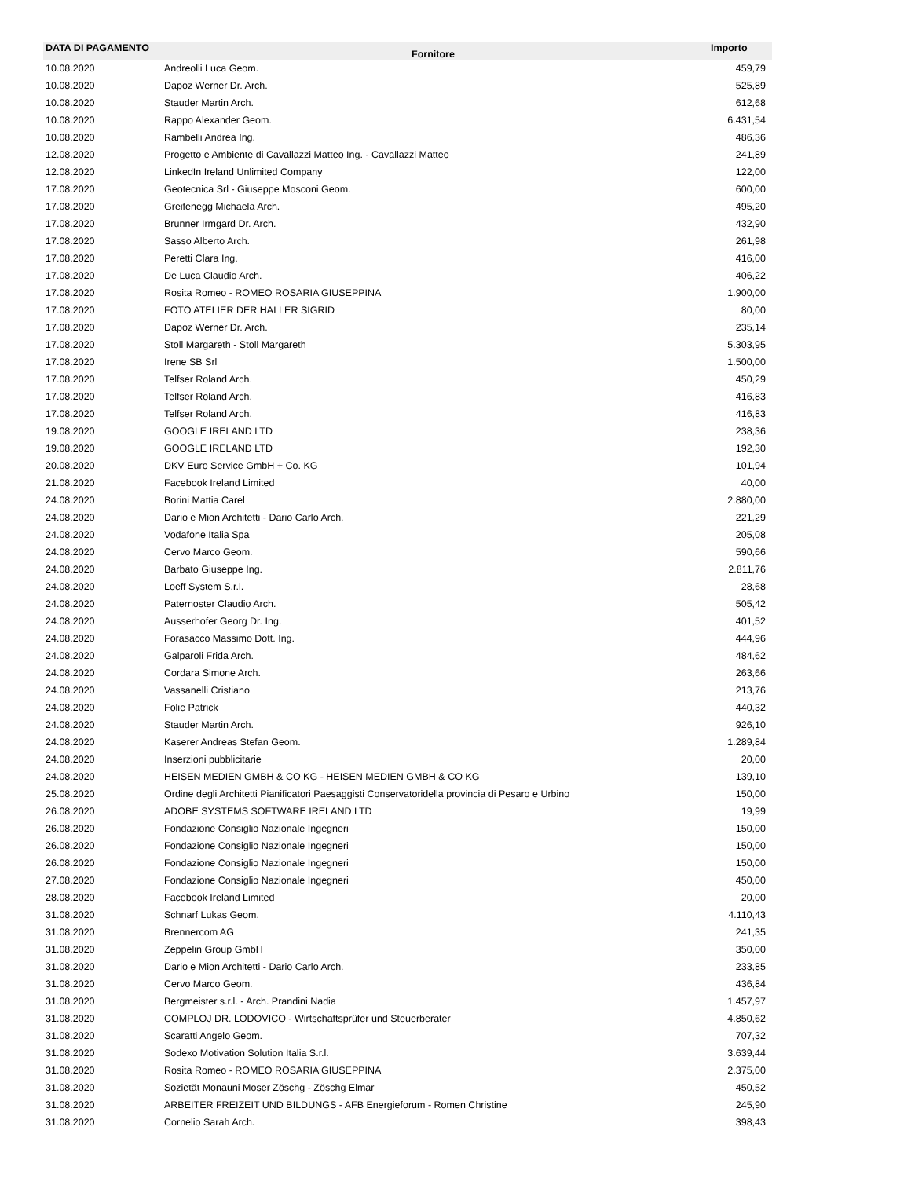| DATA DI PAGAMENTO | Fornitore | Importo |
| --- | --- | --- |
| 10.08.2020 | Andreolli Luca Geom. | 459,79 |
| 10.08.2020 | Dapoz Werner Dr. Arch. | 525,89 |
| 10.08.2020 | Stauder Martin Arch. | 612,68 |
| 10.08.2020 | Rappo Alexander Geom. | 6.431,54 |
| 10.08.2020 | Rambelli Andrea Ing. | 486,36 |
| 12.08.2020 | Progetto e Ambiente di Cavallazzi Matteo Ing. - Cavallazzi Matteo | 241,89 |
| 12.08.2020 | LinkedIn Ireland Unlimited Company | 122,00 |
| 17.08.2020 | Geotecnica Srl - Giuseppe Mosconi Geom. | 600,00 |
| 17.08.2020 | Greifenegg Michaela Arch. | 495,20 |
| 17.08.2020 | Brunner Irmgard Dr. Arch. | 432,90 |
| 17.08.2020 | Sasso Alberto Arch. | 261,98 |
| 17.08.2020 | Peretti Clara Ing. | 416,00 |
| 17.08.2020 | De Luca Claudio Arch. | 406,22 |
| 17.08.2020 | Rosita Romeo - ROMEO ROSARIA GIUSEPPINA | 1.900,00 |
| 17.08.2020 | FOTO ATELIER DER HALLER SIGRID | 80,00 |
| 17.08.2020 | Dapoz Werner Dr. Arch. | 235,14 |
| 17.08.2020 | Stoll Margareth - Stoll Margareth | 5.303,95 |
| 17.08.2020 | Irene SB Srl | 1.500,00 |
| 17.08.2020 | Telfser Roland Arch. | 450,29 |
| 17.08.2020 | Telfser Roland Arch. | 416,83 |
| 17.08.2020 | Telfser Roland Arch. | 416,83 |
| 19.08.2020 | GOOGLE IRELAND LTD | 238,36 |
| 19.08.2020 | GOOGLE IRELAND LTD | 192,30 |
| 20.08.2020 | DKV Euro Service GmbH + Co. KG | 101,94 |
| 21.08.2020 | Facebook Ireland Limited | 40,00 |
| 24.08.2020 | Borini Mattia Carel | 2.880,00 |
| 24.08.2020 | Dario e Mion Architetti - Dario Carlo Arch. | 221,29 |
| 24.08.2020 | Vodafone Italia Spa | 205,08 |
| 24.08.2020 | Cervo Marco Geom. | 590,66 |
| 24.08.2020 | Barbato Giuseppe Ing. | 2.811,76 |
| 24.08.2020 | Loeff System S.r.l. | 28,68 |
| 24.08.2020 | Paternoster Claudio Arch. | 505,42 |
| 24.08.2020 | Ausserhofer Georg Dr. Ing. | 401,52 |
| 24.08.2020 | Forasacco Massimo Dott. Ing. | 444,96 |
| 24.08.2020 | Galparoli Frida Arch. | 484,62 |
| 24.08.2020 | Cordara Simone Arch. | 263,66 |
| 24.08.2020 | Vassanelli Cristiano | 213,76 |
| 24.08.2020 | Folie Patrick | 440,32 |
| 24.08.2020 | Stauder Martin Arch. | 926,10 |
| 24.08.2020 | Kaserer Andreas Stefan Geom. | 1.289,84 |
| 24.08.2020 | Inserzioni pubblicitarie | 20,00 |
| 24.08.2020 | HEISEN MEDIEN GMBH & CO KG - HEISEN MEDIEN GMBH & CO KG | 139,10 |
| 25.08.2020 | Ordine degli Architetti Pianificatori Paesaggisti Conservatoridella provincia di Pesaro e Urbino | 150,00 |
| 26.08.2020 | ADOBE SYSTEMS SOFTWARE IRELAND LTD | 19,99 |
| 26.08.2020 | Fondazione Consiglio Nazionale Ingegneri | 150,00 |
| 26.08.2020 | Fondazione Consiglio Nazionale Ingegneri | 150,00 |
| 26.08.2020 | Fondazione Consiglio Nazionale Ingegneri | 150,00 |
| 27.08.2020 | Fondazione Consiglio Nazionale Ingegneri | 450,00 |
| 28.08.2020 | Facebook Ireland Limited | 20,00 |
| 31.08.2020 | Schnarf Lukas Geom. | 4.110,43 |
| 31.08.2020 | Brennercom AG | 241,35 |
| 31.08.2020 | Zeppelin Group GmbH | 350,00 |
| 31.08.2020 | Dario e Mion Architetti - Dario Carlo Arch. | 233,85 |
| 31.08.2020 | Cervo Marco Geom. | 436,84 |
| 31.08.2020 | Bergmeister s.r.l. - Arch. Prandini Nadia | 1.457,97 |
| 31.08.2020 | COMPLOJ DR. LODOVICO - Wirtschaftsprüfer und Steuerberater | 4.850,62 |
| 31.08.2020 | Scaratti Angelo Geom. | 707,32 |
| 31.08.2020 | Sodexo Motivation Solution Italia S.r.l. | 3.639,44 |
| 31.08.2020 | Rosita Romeo - ROMEO ROSARIA GIUSEPPINA | 2.375,00 |
| 31.08.2020 | Sozietät Monauni Moser Zöschg - Zöschg Elmar | 450,52 |
| 31.08.2020 | ARBEITER FREIZEIT UND BILDUNGS - AFB Energieforum - Romen Christine | 245,90 |
| 31.08.2020 | Cornelio Sarah Arch. | 398,43 |